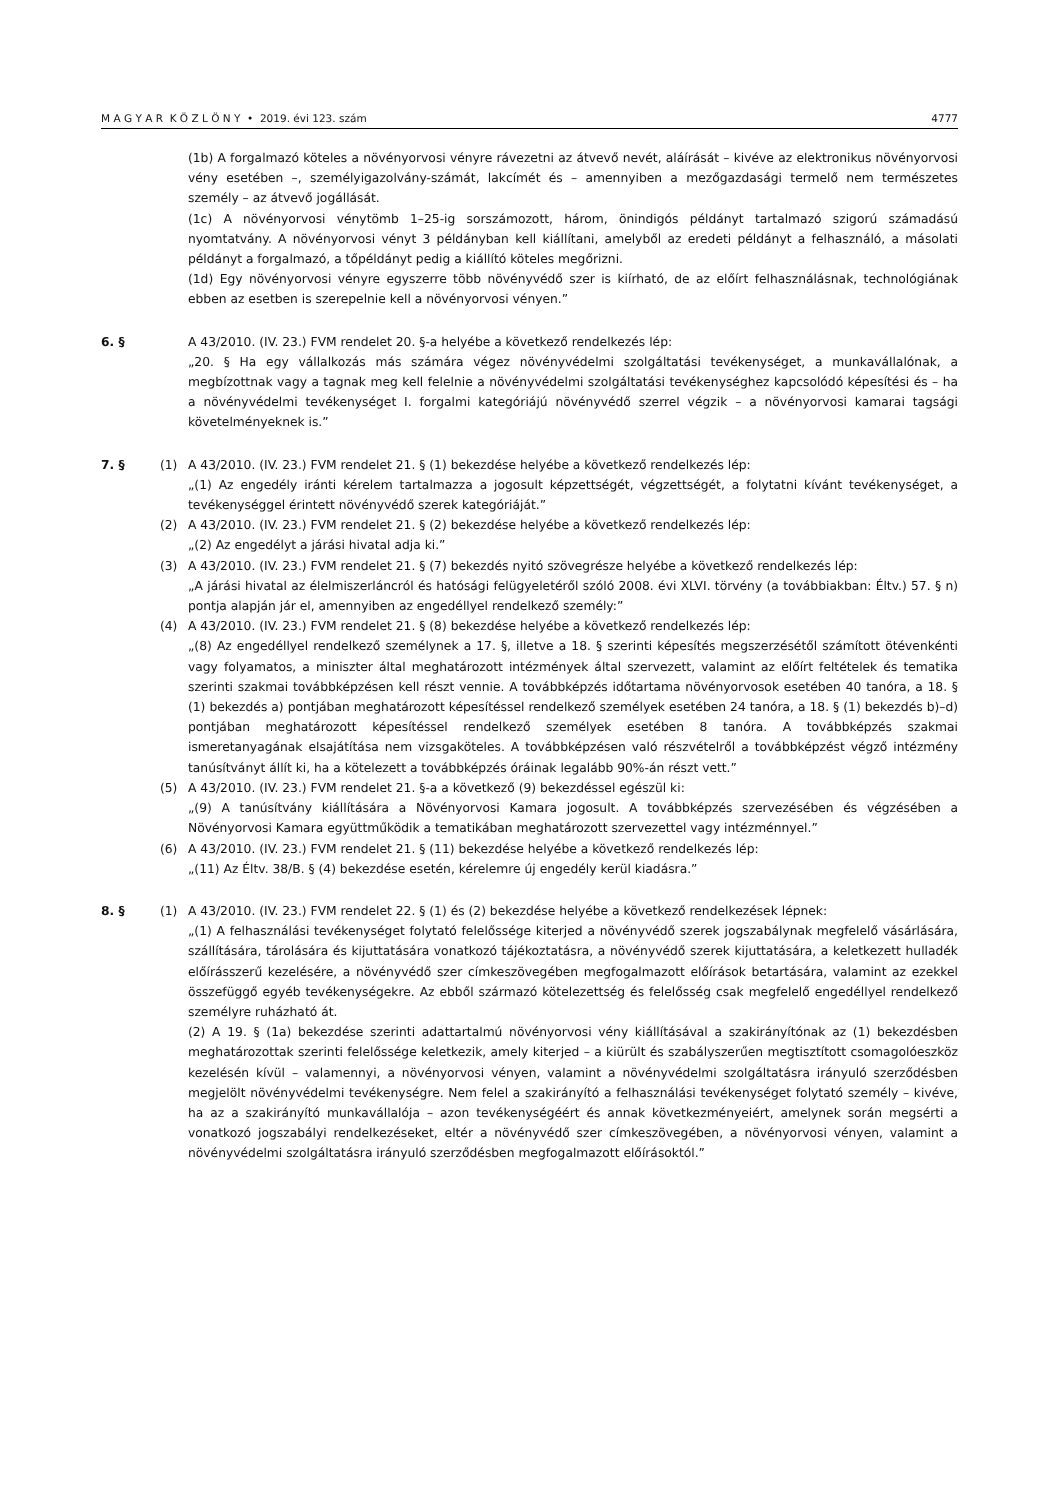M A G Y A R K Ö Z L Ö N Y • 2019. évi 123. szám 4777
(1b) A forgalmazó köteles a növényorvosi vényre rávezetni az átvevő nevét, aláírását – kivéve az elektronikus növényorvosi vény esetében –, személyigazolvány-számát, lakcímét és – amennyiben a mezőgazdasági termelő nem természetes személy – az átvevő jogállását.
(1c) A növényorvosi vénytömb 1–25-ig sorszámozott, három, önindigós példányt tartalmazó szigorú számadású nyomtatvány. A növényorvosi vényt 3 példányban kell kiállítani, amelyből az eredeti példányt a felhasználó, a másolati példányt a forgalmazó, a tőpéldányt pedig a kiállító köteles megőrizni.
(1d) Egy növényorvosi vényre egyszerre több növényvédő szer is kiírható, de az előírt felhasználásnak, technológiának ebben az esetben is szerepelnie kell a növényorvosi vényen.”
6. § A 43/2010. (IV. 23.) FVM rendelet 20. §-a helyébe a következő rendelkezés lép:
„20. § Ha egy vállalkozás más számára végez növényvédelmi szolgáltatási tevékenységet, a munkavállalónak, a megbízottnak vagy a tagnak meg kell felelnie a növényvédelmi szolgáltatási tevékenységhez kapcsolódó képesítési és – ha a növényvédelmi tevékenységet I. forgalmi kategóriájú növényvédő szerrel végzik – a növényorvosi kamarai tagsági követelményeknek is.”
7. § (1) A 43/2010. (IV. 23.) FVM rendelet 21. § (1) bekezdése helyébe a következő rendelkezés lép:
„(1) Az engedély iránti kérelem tartalmazza a jogosult képzettségét, végzettségét, a folytatni kívánt tevékenységet, a tevékenységgel érintett növényvédő szerek kategóriáját.”
(2) A 43/2010. (IV. 23.) FVM rendelet 21. § (2) bekezdése helyébe a következő rendelkezés lép:
„(2) Az engedélyt a járási hivatal adja ki.”
(3) A 43/2010. (IV. 23.) FVM rendelet 21. § (7) bekezdés nyitó szövegrésze helyébe a következő rendelkezés lép:
„A járási hivatal az élelmiszerláncról és hatósági felügyeletéről szóló 2008. évi XLVI. törvény (a továbbiakban: Éltv.) 57. § n) pontja alapján jár el, amennyiben az engedéllyel rendelkező személy:”
(4) A 43/2010. (IV. 23.) FVM rendelet 21. § (8) bekezdése helyébe a következő rendelkezés lép:
„(8) Az engedéllyel rendelkező személynek a 17. §, illetve a 18. § szerinti képesítés megszerzésétől számított ötévenkénti vagy folyamatos, a miniszter által meghatározott intézmények által szervezett, valamint az előírt feltételek és tematika szerinti szakmai továbbképzésen kell részt vennie. A továbbképzés időtartama növényorvosok esetében 40 tanóra, a 18. § (1) bekezdés a) pontjában meghatározott képesítéssel rendelkező személyek esetében 24 tanóra, a 18. § (1) bekezdés b)–d) pontjában meghatározott képesítéssel rendelkező személyek esetében 8 tanóra. A továbbképzés szakmai ismeretanyagának elsajátítása nem vizsgaköteles. A továbbképzésen való részvételről a továbbképzést végző intézmény tanúsítványt állít ki, ha a kötelezett a továbbképzés óráinak legalább 90%-án részt vett.”
(5) A 43/2010. (IV. 23.) FVM rendelet 21. §-a a következő (9) bekezdéssel egészül ki:
„(9) A tanúsítvány kiállítására a Növényorvosi Kamara jogosult. A továbbképzés szervezésében és végzésében a Növényorvosi Kamara együttműködik a tematikában meghatározott szervezettel vagy intézménnyel.”
(6) A 43/2010. (IV. 23.) FVM rendelet 21. § (11) bekezdése helyébe a következő rendelkezés lép:
„(11) Az Éltv. 38/B. § (4) bekezdése esetén, kérelemre új engedély kerül kiadásra.”
8. § (1) A 43/2010. (IV. 23.) FVM rendelet 22. § (1) és (2) bekezdése helyébe a következő rendelkezések lépnek:
„(1) A felhasználási tevékenységet folytató felelőssége kiterjed a növényvédő szerek jogszabálynak megfelelő vásárlására, szállítására, tárolására és kijuttatására vonatkozó tájékoztatásra, a növényvédő szerek kijuttatására, a keletkezett hulladék előírásszerű kezelésére, a növényvédő szer címkeszövegében megfogalmazott előírások betartására, valamint az ezekkel összefüggő egyéb tevékenységekre. Az ebből származó kötelezettség és felelősség csak megfelelő engedéllyel rendelkező személyre ruházható át.
(2) A 19. § (1a) bekezdése szerinti adattartalmú növényorvosi vény kiállításával a szakirányítónak az (1) bekezdésben meghatározottak szerinti felelőssége keletkezik, amely kiterjed – a kiürült és szabályszerűen megtisztított csomagolóeszköz kezelésén kívül – valamennyi, a növényorvosi vényen, valamint a növényvédelmi szolgáltatásra irányuló szerződésben megjelölt növényvédelmi tevékenységre. Nem felel a szakirányító a felhasználási tevékenységet folytató személy – kivéve, ha az a szakirányító munkavállalója – azon tevékenységéért és annak következményeiért, amelynek során megsérti a vonatkozó jogszabályi rendelkezéseket, eltér a növényvédő szer címkeszövegében, a növényorvosi vényen, valamint a növényvédelmi szolgáltatásra irányuló szerződésben megfogalmazott előírásoktól.”